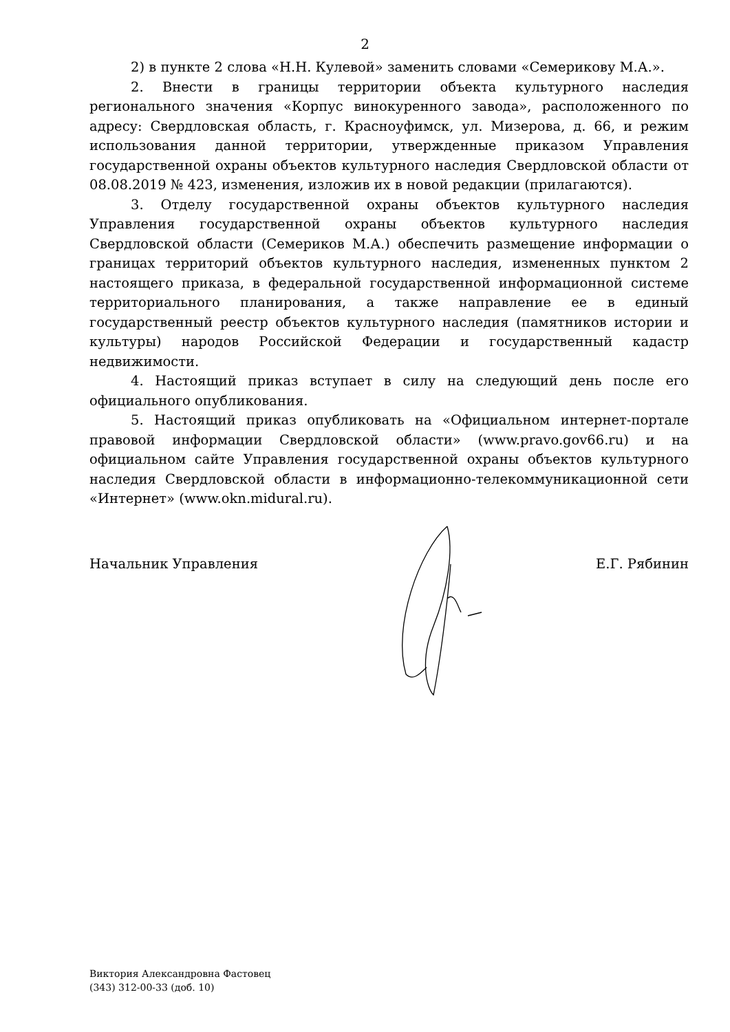2
2) в пункте 2 слова «Н.Н. Кулевой» заменить словами «Семерикову М.А.».
2. Внести в границы территории объекта культурного наследия регионального значения «Корпус винокуренного завода», расположенного по адресу: Свердловская область, г. Красноуфимск, ул. Мизерова, д. 66, и режим использования данной территории, утвержденные приказом Управления государственной охраны объектов культурного наследия Свердловской области от 08.08.2019 № 423, изменения, изложив их в новой редакции (прилагаются).
3. Отделу государственной охраны объектов культурного наследия Управления государственной охраны объектов культурного наследия Свердловской области (Семериков М.А.) обеспечить размещение информации о границах территорий объектов культурного наследия, измененных пунктом 2 настоящего приказа, в федеральной государственной информационной системе территориального планирования, а также направление ее в единый государственный реестр объектов культурного наследия (памятников истории и культуры) народов Российской Федерации и государственный кадастр недвижимости.
4. Настоящий приказ вступает в силу на следующий день после его официального опубликования.
5. Настоящий приказ опубликовать на «Официальном интернет-портале правовой информации Свердловской области» (www.pravo.gov66.ru) и на официальном сайте Управления государственной охраны объектов культурного наследия Свердловской области в информационно-телекоммуникационной сети «Интернет» (www.okn.midural.ru).
Начальник Управления Е.Г. Рябинин
Виктория Александровна Фастовец
(343) 312-00-33 (доб. 10)